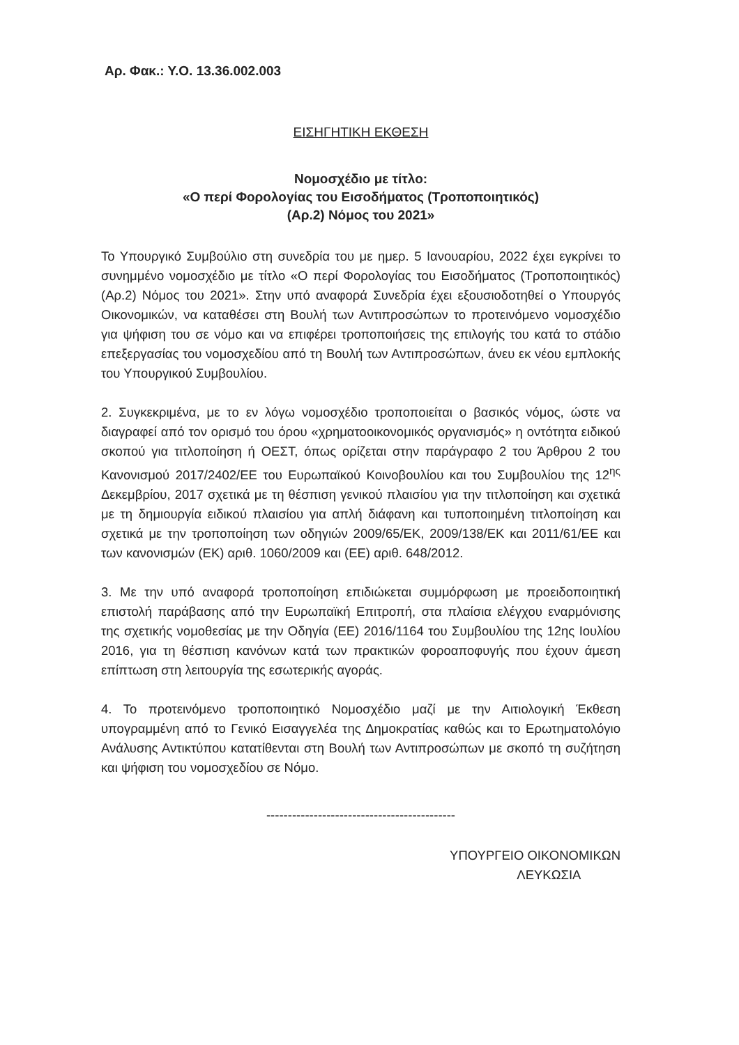Αρ. Φακ.: Υ.Ο. 13.36.002.003
ΕΙΣΗΓΗΤΙΚΗ ΕΚΘΕΣΗ
Νομοσχέδιο με τίτλο:
«Ο περί Φορολογίας του Εισοδήματος (Τροποποιητικός)
(Αρ.2) Νόμος του 2021»
Το Υπουργικό Συμβούλιο στη συνεδρία του με ημερ. 5 Ιανουαρίου, 2022 έχει εγκρίνει το συνημμένο νομοσχέδιο με τίτλο «Ο περί Φορολογίας του Εισοδήματος (Τροποποιητικός) (Αρ.2) Νόμος του 2021». Στην υπό αναφορά Συνεδρία έχει εξουσιοδοτηθεί ο Υπουργός Οικονομικών, να καταθέσει στη Βουλή των Αντιπροσώπων το προτεινόμενο νομοσχέδιο για ψήφιση του σε νόμο και να επιφέρει τροποποιήσεις της επιλογής του κατά το στάδιο επεξεργασίας του νομοσχεδίου από τη Βουλή των Αντιπροσώπων, άνευ εκ νέου εμπλοκής του Υπουργικού Συμβουλίου.
2. Συγκεκριμένα, με το εν λόγω νομοσχέδιο τροποποιείται ο βασικός νόμος, ώστε να διαγραφεί από τον ορισμό του όρου «χρηματοοικονομικός οργανισμός» η οντότητα ειδικού σκοπού για τιτλοποίηση ή ΟΕΣΤ, όπως ορίζεται στην παράγραφο 2 του Άρθρου 2 του Κανονισμού 2017/2402/ΕΕ του Ευρωπαϊκού Κοινοβουλίου και του Συμβουλίου της 12<sup>ης</sup> Δεκεμβρίου, 2017 σχετικά με τη θέσπιση γενικού πλαισίου για την τιτλοποίηση και σχετικά με τη δημιουργία ειδικού πλαισίου για απλή διάφανη και τυποποιημένη τιτλοποίηση και σχετικά με την τροποποίηση των οδηγιών 2009/65/ΕΚ, 2009/138/ΕΚ και 2011/61/ΕΕ και των κανονισμών (ΕΚ) αριθ. 1060/2009 και (ΕΕ) αριθ. 648/2012.
3. Με την υπό αναφορά τροποποίηση επιδιώκεται συμμόρφωση με προειδοποιητική επιστολή παράβασης από την Ευρωπαϊκή Επιτροπή, στα πλαίσια ελέγχου εναρμόνισης της σχετικής νομοθεσίας με την Οδηγία (ΕΕ) 2016/1164 του Συμβουλίου της 12ης Ιουλίου 2016, για τη θέσπιση κανόνων κατά των πρακτικών φοροαποφυγής που έχουν άμεση επίπτωση στη λειτουργία της εσωτερικής αγοράς.
4. Το προτεινόμενο τροποποιητικό Νομοσχέδιο μαζί με την Αιτιολογική Έκθεση υπογραμμένη από το Γενικό Εισαγγελέα της Δημοκρατίας καθώς και το Ερωτηματολόγιο Ανάλυσης Αντικτύπου κατατίθενται στη Βουλή των Αντιπροσώπων με σκοπό τη συζήτηση και ψήφιση του νομοσχεδίου σε Νόμο.
--------------------------------------------
ΥΠΟΥΡΓΕΙΟ ΟΙΚΟΝΟΜΙΚΩΝ
ΛΕΥΚΩΣΙΑ